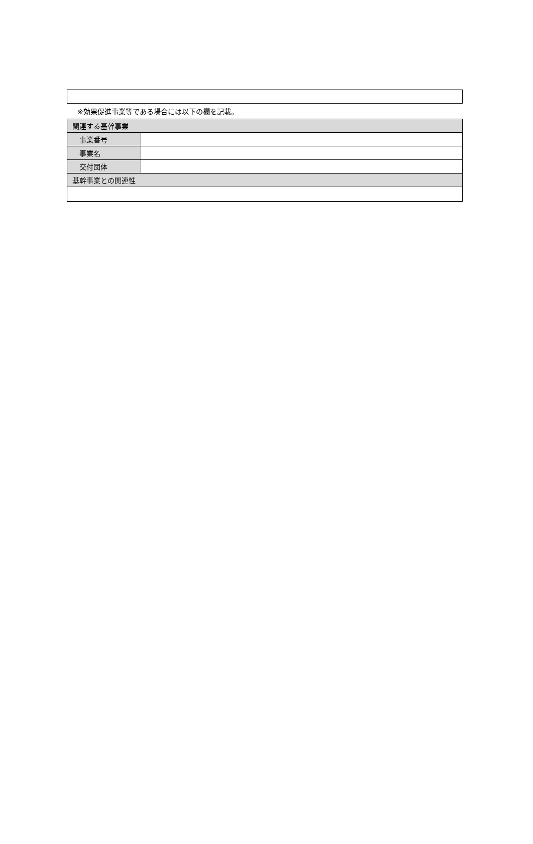※効果促進事業等である場合には以下の欄を記載。
| 関連する基幹事業 | |
| --- | --- |
| 事業番号 | |
| 事業名 | |
| 交付団体 | |
| 基幹事業との関連性 | |